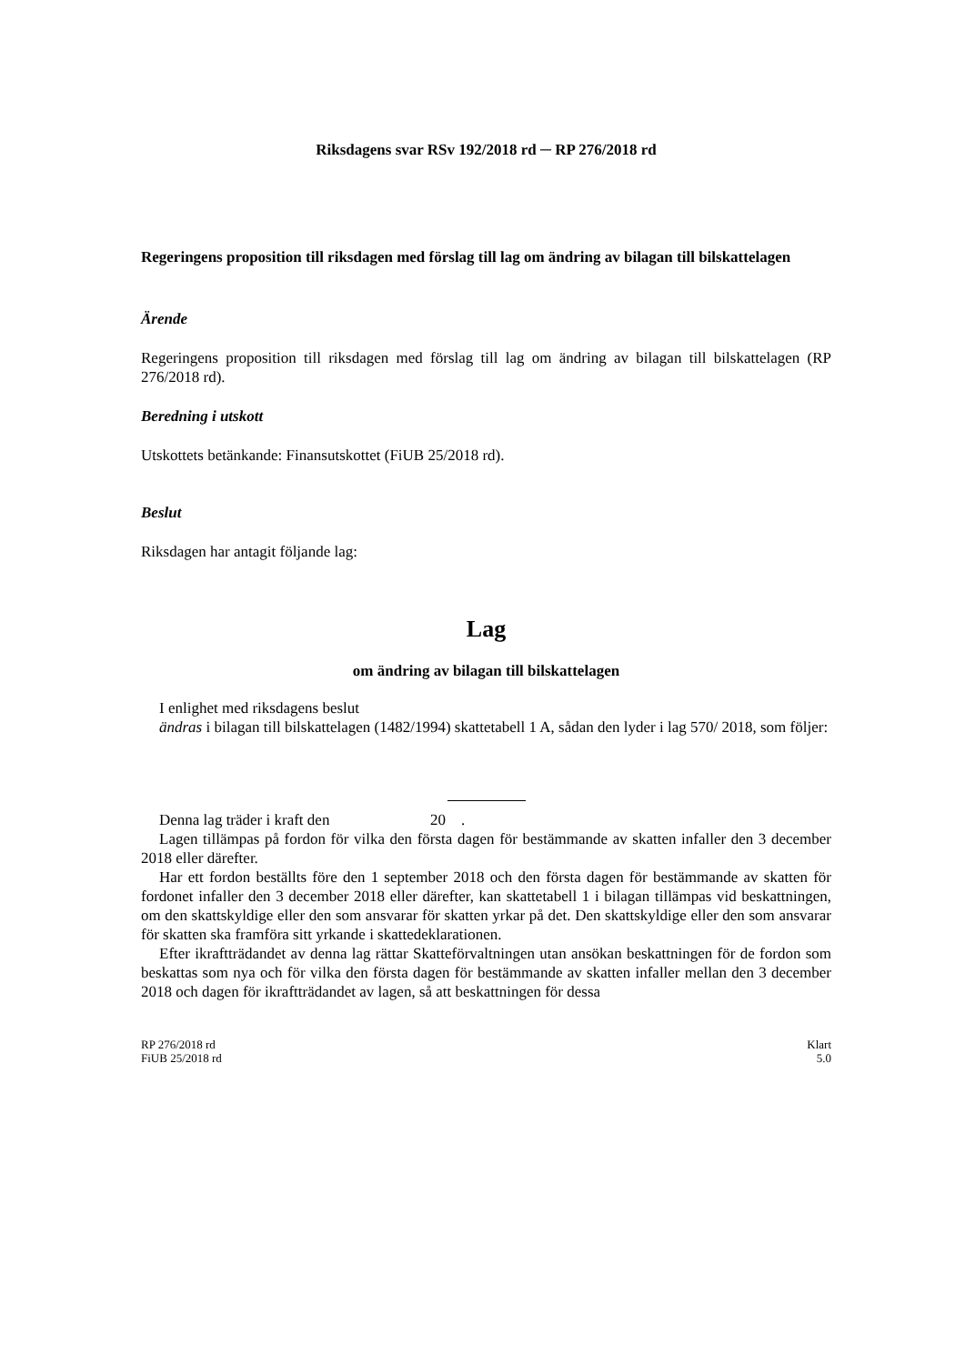Riksdagens svar RSv 192/2018 rd ─ RP 276/2018 rd
Regeringens proposition till riksdagen med förslag till lag om ändring av bilagan till bilskattelagen
Ärende
Regeringens proposition till riksdagen med förslag till lag om ändring av bilagan till bilskattelagen (RP 276/2018 rd).
Beredning i utskott
Utskottets betänkande: Finansutskottet (FiUB 25/2018 rd).
Beslut
Riksdagen har antagit följande lag:
Lag
om ändring av bilagan till bilskattelagen
I enlighet med riksdagens beslut
ändras i bilagan till bilskattelagen (1482/1994) skattetabell 1 A, sådan den lyder i lag 570/ 2018, som följer:
Denna lag träder i kraft den 20 .
Lagen tillämpas på fordon för vilka den första dagen för bestämmande av skatten infaller den 3 december 2018 eller därefter.
Har ett fordon beställts före den 1 september 2018 och den första dagen för bestämmande av skatten för fordonet infaller den 3 december 2018 eller därefter, kan skattetabell 1 i bilagan tillämpas vid beskattningen, om den skattskyldige eller den som ansvarar för skatten yrkar på det. Den skattskyldige eller den som ansvarar för skatten ska framföra sitt yrkande i skattedeklarationen.
Efter ikraftträdandet av denna lag rättar Skatteförvaltningen utan ansökan beskattningen för de fordon som beskattas som nya och för vilka den första dagen för bestämmande av skatten infaller mellan den 3 december 2018 och dagen för ikraftträdandet av lagen, så att beskattningen för dessa
RP 276/2018 rd
FiUB 25/2018 rd
Klart
5.0